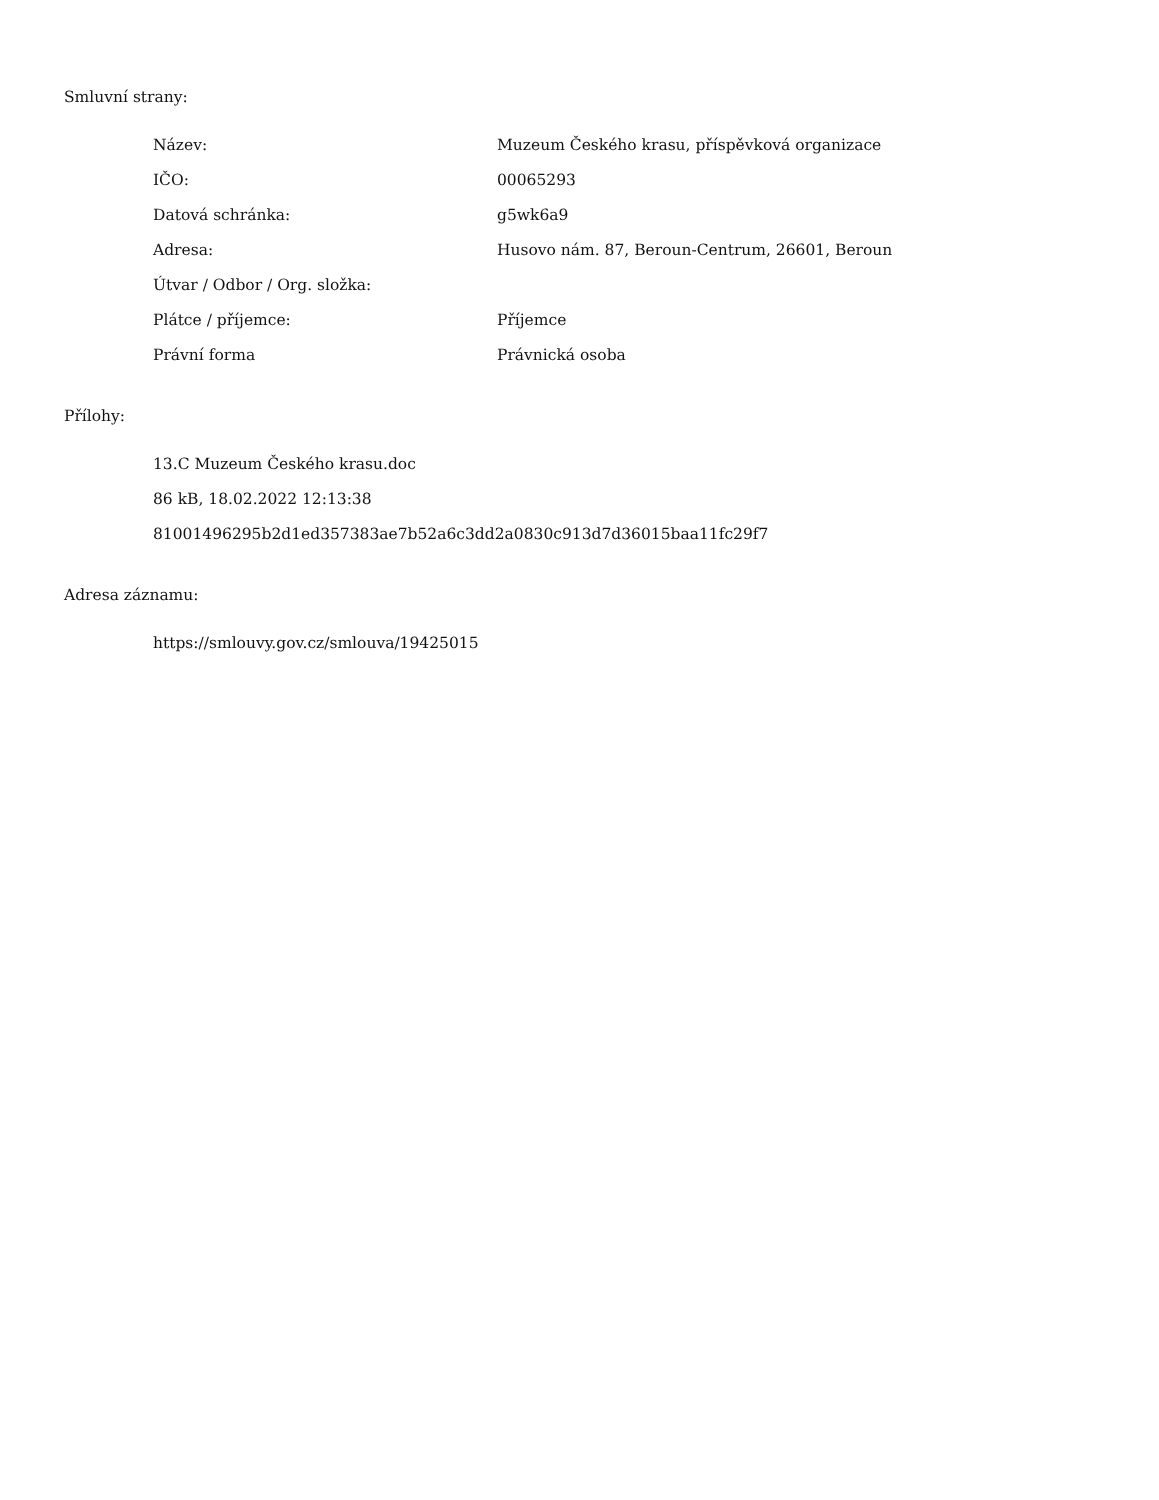Smluvní strany:
| Název: | Muzeum Českého krasu, příspěvková organizace |
| IČO: | 00065293 |
| Datová schránka: | g5wk6a9 |
| Adresa: | Husovo nám. 87, Beroun-Centrum, 26601, Beroun |
| Útvar / Odbor / Org. složka: | |
| Plátce / příjemce: | Příjemce |
| Právní forma | Právnická osoba |
Přílohy:
13.C Muzeum Českého krasu.doc
86 kB, 18.02.2022 12:13:38
81001496295b2d1ed357383ae7b52a6c3dd2a0830c913d7d36015baa11fc29f7
Adresa záznamu:
https://smlouvy.gov.cz/smlouva/19425015